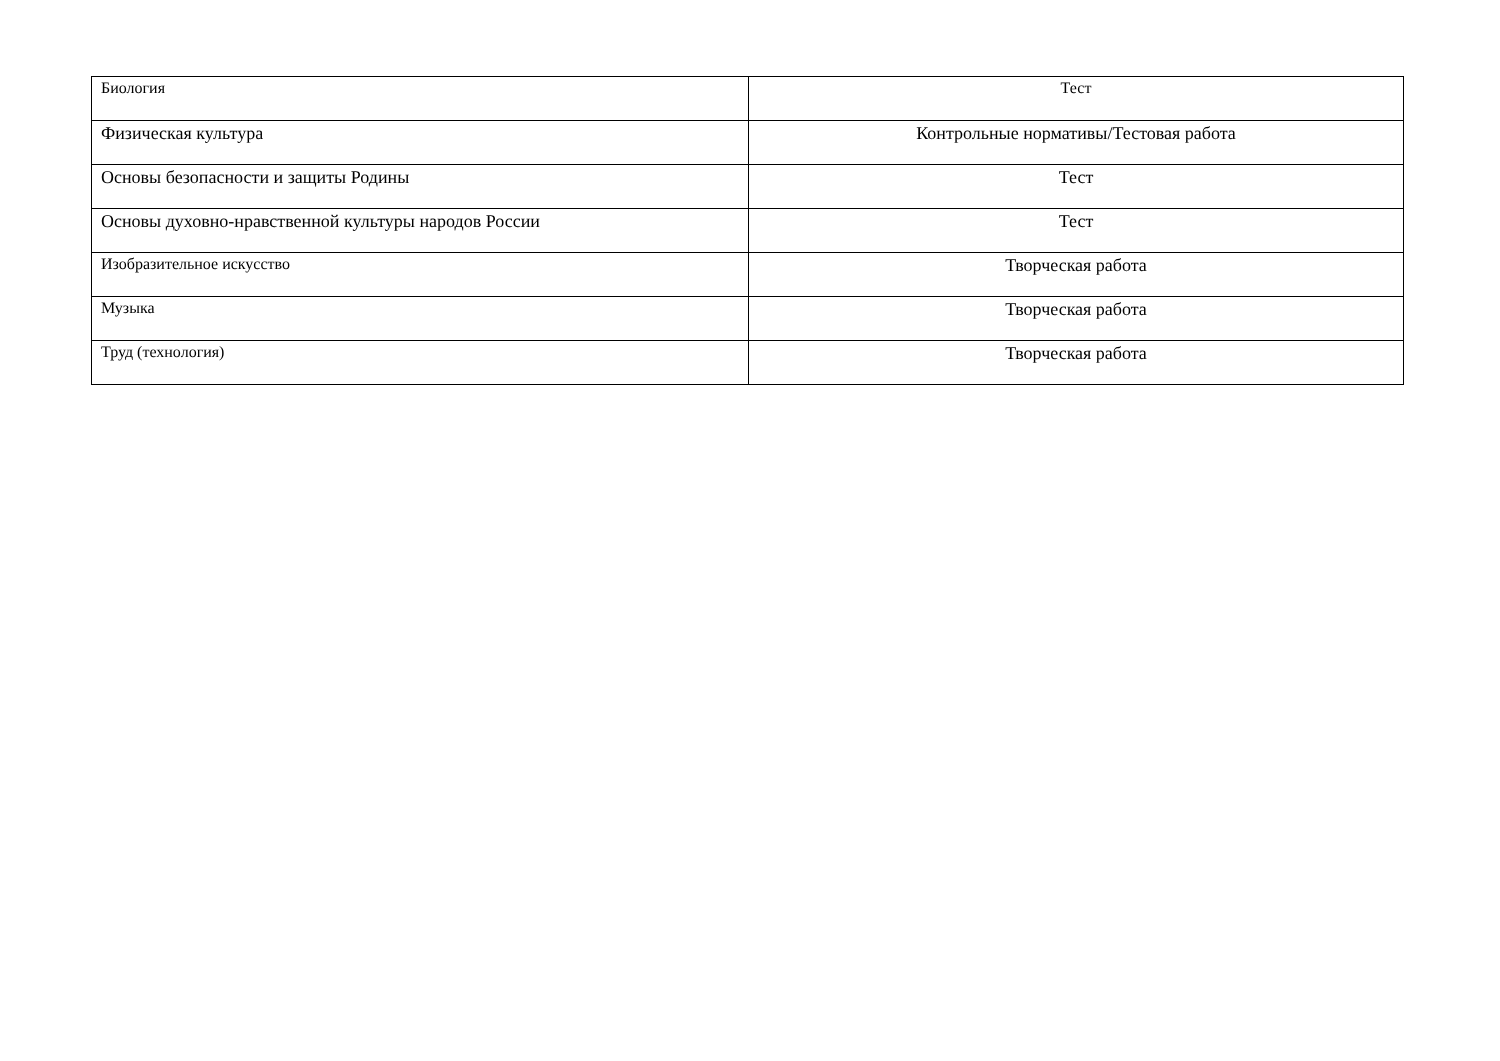| Биология | Тест |
| Физическая культура | Контрольные нормативы/Тестовая работа |
| Основы безопасности и защиты Родины | Тест |
| Основы духовно-нравственной культуры народов России | Тест |
| Изобразительное искусство | Творческая работа |
| Музыка | Творческая работа |
| Труд (технология) | Творческая работа |